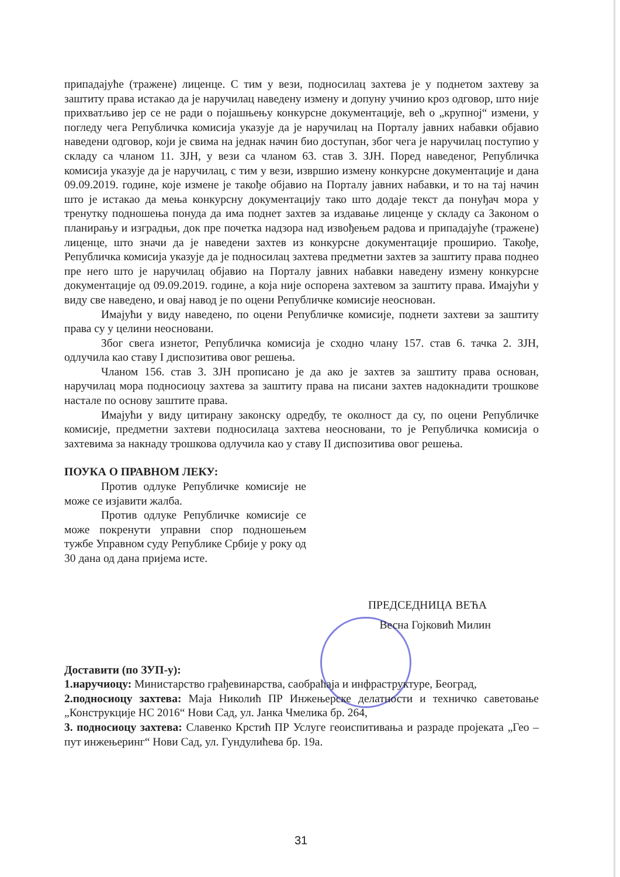припадајуће (тражене) лиценце. С тим у вези, подносилац захтева је у поднетом захтеву за заштиту права истакао да је наручилац наведену измену и допуну учинио кроз одговор, што није прихватљиво јер се не ради о појашњењу конкурсне документације, већ о „крупној“ измени, у погледу чега Републичка комисија указује да је наручилац на Порталу јавних набавки објавио наведени одговор, који је свима на једнак начин био доступан, због чега је наручилац поступио у складу са чланом 11. ЗЈН, у вези са чланом 63. став 3. ЗЈН. Поред наведеног, Републичка комисија указује да је наручилац, с тим у вези, извршио измену конкурсне документације и дана 09.09.2019. године, које измене је такође објавио на Порталу јавних набавки, и то на тај начин што је истакао да мења конкурсну документацију тако што додаје текст да понуђач мора у тренутку подношења понуда да има поднет захтев за издавање лиценце у складу са Законом о планирању и изградњи, док пре почетка надзора над извођењем радова и припадајуће (тражене) лиценце, што значи да је наведени захтев из конкурсне документације проширио. Такође, Републичка комисија указује да је подносилац захтева предметни захтев за заштиту права поднео пре него што је наручилац објавио на Порталу јавних набавки наведену измену конкурсне документације од 09.09.2019. године, а која није оспорена захтевом за заштиту права. Имајући у виду све наведено, и овај навод је по оцени Републичке комисије неоснован.
Имајући у виду наведено, по оцени Републичке комисије, поднети захтеви за заштиту права су у целини неосновани.
Због свега изнетог, Републичка комисија је сходно члану 157. став 6. тачка 2. ЗЈН, одлучила као ставу I диспозитива овог решења.
Чланом 156. став 3. ЗЈН прописано је да ако је захтев за заштиту права основан, наручилац мора подносиоцу захтева за заштиту права на писани захтев надокнадити трошкове настале по основу заштите права.
Имајући у виду цитирану законску одредбу, те околност да су, по оцени Републичке комисије, предметни захтеви подносилаца захтева неосновани, то је Републичка комисија о захтевима за накнаду трошкова одлучила као у ставу II диспозитива овог решења.
ПОУКА О ПРАВНОМ ЛЕКУ:
Против одлуке Републичке комисије не може се изјавити жалба.
Против одлуке Републичке комисије се може покренути управни спор подношењем тужбе Управном суду Републике Србије у року од 30 дана од дана пријема исте.
ПРЕДСЕДНИЦА ВЕЋА
Весна Гојковић Милин
Доставити (по ЗУП-у):
1.наручиоцу: Министарство грађевинарства, саобраћаја и инфраструктуре, Београд,
2.подносиоцу захтева: Маја Николић ПР Инжењерске делатности и техничко саветовање „Конструкције НС 2016“ Нови Сад, ул. Јанка Чмелика бр. 264,
3. подносиоцу захтева: Славенко Крстић ПР Услуге геоиспитивања и разраде пројеката „Гео – пут инжењеринг“ Нови Сад, ул. Гундулићева бр. 19а.
31